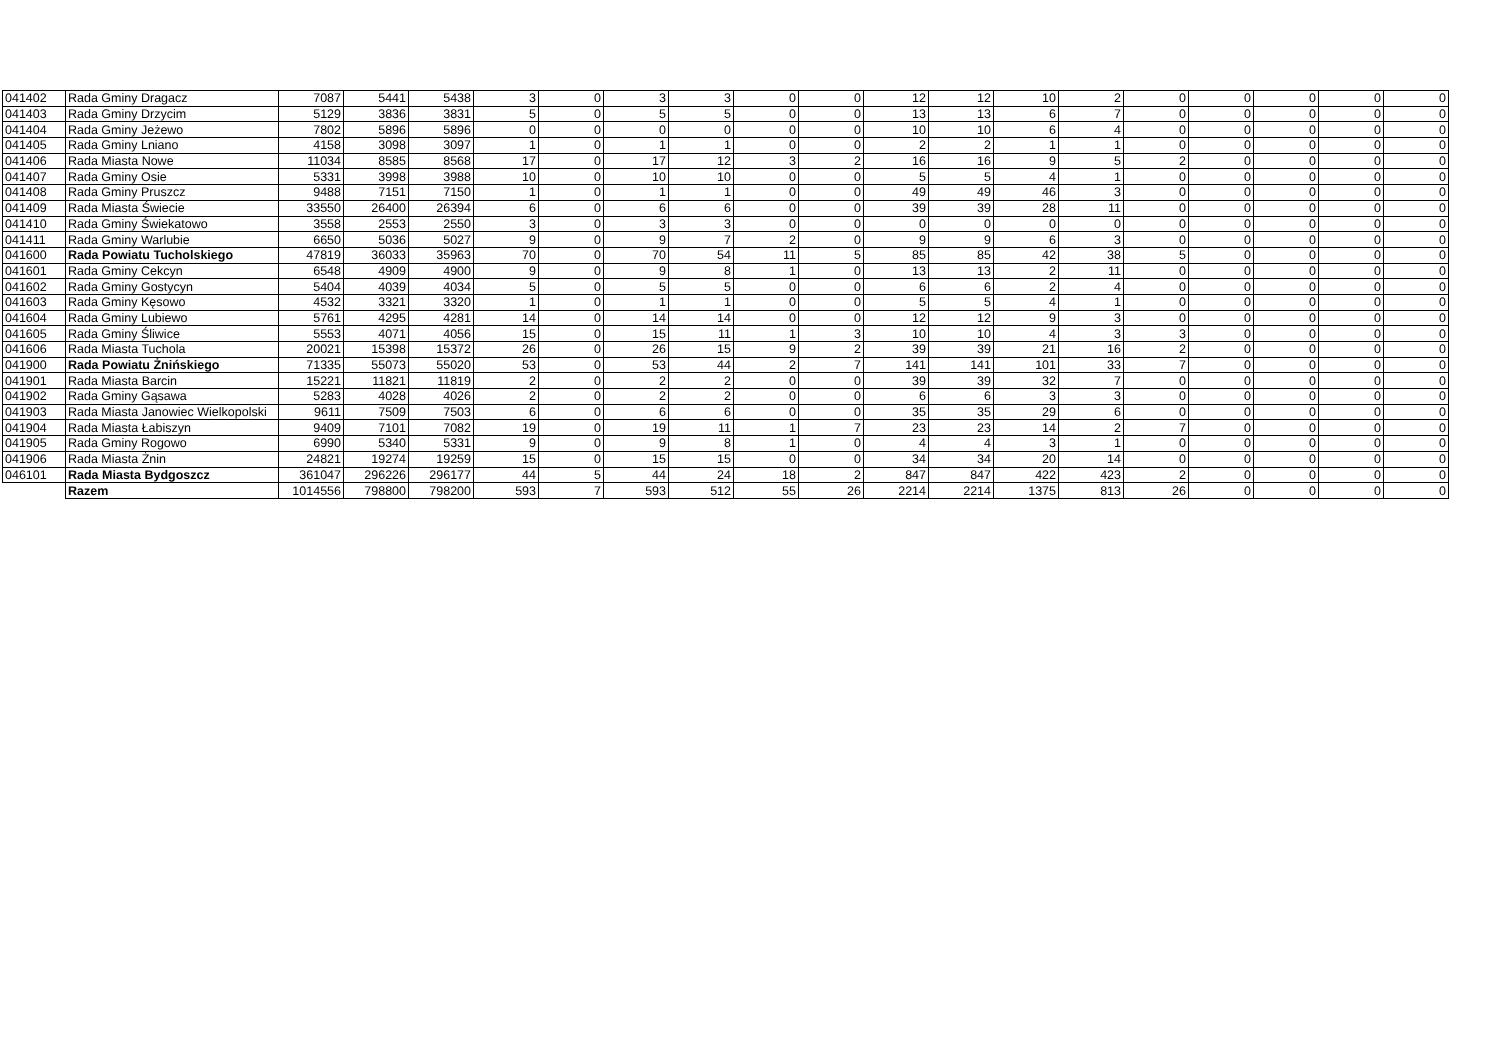| 041402 | Rada Gminy Dragacz | 7087 | 5441 | 5438 | 3 | 0 | 3 | 3 | 0 | 0 | 12 | 12 | 10 | 2 | 0 | 0 | 0 | 0 | 0 |
| 041403 | Rada Gminy Drzycim | 5129 | 3836 | 3831 | 5 | 0 | 5 | 5 | 0 | 0 | 13 | 13 | 6 | 7 | 0 | 0 | 0 | 0 | 0 |
| 041404 | Rada Gminy Jeżewo | 7802 | 5896 | 5896 | 0 | 0 | 0 | 0 | 0 | 0 | 10 | 10 | 6 | 4 | 0 | 0 | 0 | 0 | 0 |
| 041405 | Rada Gminy Lniano | 4158 | 3098 | 3097 | 1 | 0 | 1 | 1 | 0 | 0 | 2 | 2 | 1 | 1 | 0 | 0 | 0 | 0 | 0 |
| 041406 | Rada Miasta Nowe | 11034 | 8585 | 8568 | 17 | 0 | 17 | 12 | 3 | 2 | 16 | 16 | 9 | 5 | 2 | 0 | 0 | 0 | 0 |
| 041407 | Rada Gminy Osie | 5331 | 3998 | 3988 | 10 | 0 | 10 | 10 | 0 | 0 | 5 | 5 | 4 | 1 | 0 | 0 | 0 | 0 | 0 |
| 041408 | Rada Gminy Pruszcz | 9488 | 7151 | 7150 | 1 | 0 | 1 | 1 | 0 | 0 | 49 | 49 | 46 | 3 | 0 | 0 | 0 | 0 | 0 |
| 041409 | Rada Miasta Świecie | 33550 | 26400 | 26394 | 6 | 0 | 6 | 6 | 0 | 0 | 39 | 39 | 28 | 11 | 0 | 0 | 0 | 0 | 0 |
| 041410 | Rada Gminy Świekatowo | 3558 | 2553 | 2550 | 3 | 0 | 3 | 3 | 0 | 0 | 0 | 0 | 0 | 0 | 0 | 0 | 0 | 0 | 0 |
| 041411 | Rada Gminy Warlubie | 6650 | 5036 | 5027 | 9 | 0 | 9 | 7 | 2 | 0 | 9 | 9 | 6 | 3 | 0 | 0 | 0 | 0 | 0 |
| 041600 | Rada Powiatu Tucholskiego | 47819 | 36033 | 35963 | 70 | 0 | 70 | 54 | 11 | 5 | 85 | 85 | 42 | 38 | 5 | 0 | 0 | 0 | 0 |
| 041601 | Rada Gminy Cekcyn | 6548 | 4909 | 4900 | 9 | 0 | 9 | 8 | 1 | 0 | 13 | 13 | 2 | 11 | 0 | 0 | 0 | 0 | 0 |
| 041602 | Rada Gminy Gostycyn | 5404 | 4039 | 4034 | 5 | 0 | 5 | 5 | 0 | 0 | 6 | 6 | 2 | 4 | 0 | 0 | 0 | 0 | 0 |
| 041603 | Rada Gminy Kęsowo | 4532 | 3321 | 3320 | 1 | 0 | 1 | 1 | 0 | 0 | 5 | 5 | 4 | 1 | 0 | 0 | 0 | 0 | 0 |
| 041604 | Rada Gminy Lubiewo | 5761 | 4295 | 4281 | 14 | 0 | 14 | 14 | 0 | 0 | 12 | 12 | 9 | 3 | 0 | 0 | 0 | 0 | 0 |
| 041605 | Rada Gminy Śliwice | 5553 | 4071 | 4056 | 15 | 0 | 15 | 11 | 1 | 3 | 10 | 10 | 4 | 3 | 3 | 0 | 0 | 0 | 0 |
| 041606 | Rada Miasta Tuchola | 20021 | 15398 | 15372 | 26 | 0 | 26 | 15 | 9 | 2 | 39 | 39 | 21 | 16 | 2 | 0 | 0 | 0 | 0 |
| 041900 | Rada Powiatu Żnińskiego | 71335 | 55073 | 55020 | 53 | 0 | 53 | 44 | 2 | 7 | 141 | 141 | 101 | 33 | 7 | 0 | 0 | 0 | 0 |
| 041901 | Rada Miasta Barcin | 15221 | 11821 | 11819 | 2 | 0 | 2 | 2 | 0 | 0 | 39 | 39 | 32 | 7 | 0 | 0 | 0 | 0 | 0 |
| 041902 | Rada Gminy Gąsawa | 5283 | 4028 | 4026 | 2 | 0 | 2 | 2 | 0 | 0 | 6 | 6 | 3 | 3 | 0 | 0 | 0 | 0 | 0 |
| 041903 | Rada Miasta Janowiec Wielkopolski | 9611 | 7509 | 7503 | 6 | 0 | 6 | 6 | 0 | 0 | 35 | 35 | 29 | 6 | 0 | 0 | 0 | 0 | 0 |
| 041904 | Rada Miasta Łabiszyn | 9409 | 7101 | 7082 | 19 | 0 | 19 | 11 | 1 | 7 | 23 | 23 | 14 | 2 | 7 | 0 | 0 | 0 | 0 |
| 041905 | Rada Gminy Rogowo | 6990 | 5340 | 5331 | 9 | 0 | 9 | 8 | 1 | 0 | 4 | 4 | 3 | 1 | 0 | 0 | 0 | 0 | 0 |
| 041906 | Rada Miasta Żnin | 24821 | 19274 | 19259 | 15 | 0 | 15 | 15 | 0 | 0 | 34 | 34 | 20 | 14 | 0 | 0 | 0 | 0 | 0 |
| 046101 | Rada Miasta Bydgoszcz | 361047 | 296226 | 296177 | 44 | 5 | 44 | 24 | 18 | 2 | 847 | 847 | 422 | 423 | 2 | 0 | 0 | 0 | 0 |
| | Razem | 1014556 | 798800 | 798200 | 593 | 7 | 593 | 512 | 55 | 26 | 2214 | 2214 | 1375 | 813 | 26 | 0 | 0 | 0 | 0 |